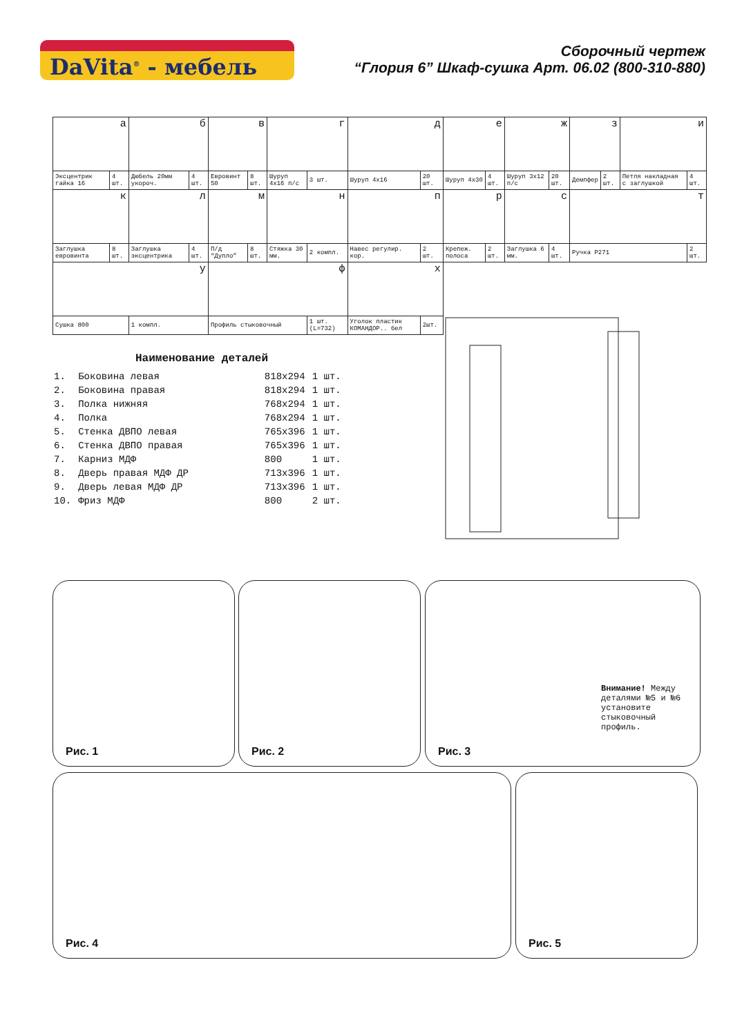DaVita<sup>®</sup> - мебель
Сборочный чертеж
“Глория 6” Шкаф-сушка Арт. 06.02 (800-310-880)
| а | | б | | в | | г | | д | | е | | ж | | з | | и | |
| Эксцентрик гайка 16 | 4 шт. | Дюбель 20мм укороч. | 4 шт. | Евровинт 50 | 8 шт. | Шуруп 4х16 п/с | 3 шт. | Шуруп 4х16 | 20 шт. | Шуруп 4х30 | 4 шт. | Шуруп 3х12 п/с | 20 шт. | Демпфер | 2 шт. | Петля накладная с заглушкой | 4 шт. |
| к | | л | | м | | н | | п | | р | | с | | т | | | |
| Заглушка евровинта | 8 шт. | Заглушка эксцентрика | 4 шт. | П/д “Дупло” | 8 шт. | Стяжка 30 мм. | 2 компл. | Навес регулир. кор. | 2 шт. | Крепеж. полоса | 2 шт. | Заглушка 6 мм. | 4 шт. | Ручка Р271 | | | 2 шт. |
| у | | | | ф | | | | х | | | | | | | | | |
| Сушка 800 | | 1 компл. | | Профиль стыковочный | | | 1 шт. (L=732) | Уголок пластик КОМАНДОР.. бел | 2шт. | | | | | | | | |
Наименование деталей
| 1. | Боковина левая | 818х294 | 1 шт. |
| 2. | Боковина правая | 818х294 | 1 шт. |
| 3. | Полка нижняя | 768х294 | 1 шт. |
| 4. | Полка | 768х294 | 1 шт. |
| 5. | Стенка ДВПО левая | 765х396 | 1 шт. |
| 6. | Стенка ДВПО правая | 765х396 | 1 шт. |
| 7. | Карниз МДФ | 800 | 1 шт. |
| 8. | Дверь правая МДФ ДР | 713х396 | 1 шт. |
| 9. | Дверь левая МДФ ДР | 713х396 | 1 шт. |
| 10. | Фриз МДФ | 800 | 2 шт. |
Рис. 1 Рис. 2 Рис. 3
Внимание! Между деталями №5 и №6 установите стыковочный профиль.
Рис. 4 Рис. 5